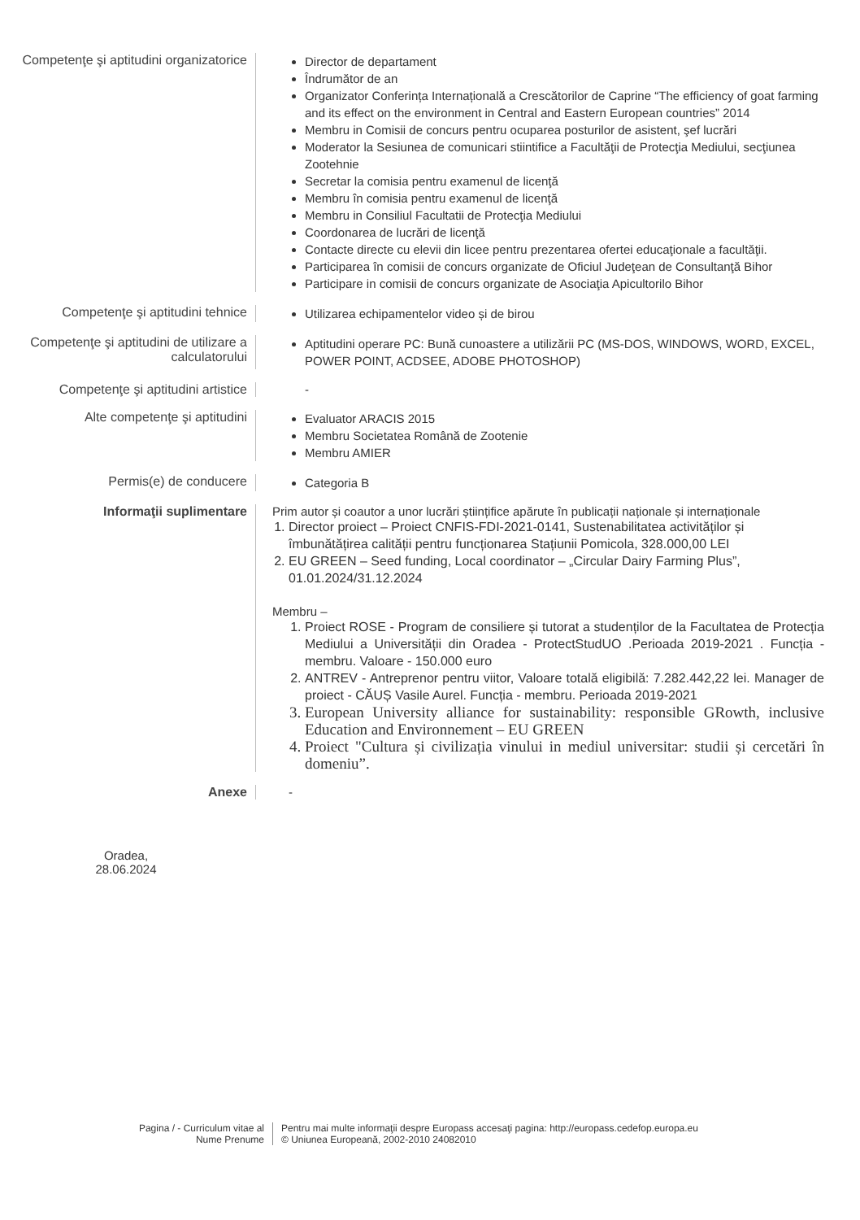Competenţe şi aptitudini organizatorice
Director de departament
Îndrumător de an
Organizator Conferința Internațională a Crescătorilor de Caprine “The efficiency of goat farming and its effect on the environment in Central and Eastern European countries” 2014
Membru in Comisii de concurs pentru ocuparea posturilor de asistent, şef lucrări
Moderator la Sesiunea de comunicari stiintifice a Facultăţii de Protecţia Mediului, secţiunea Zootehnie
Secretar la comisia pentru examenul de licenţă
Membru în comisia pentru examenul de licenţă
Membru in Consiliul Facultatii de Protecţia Mediului
Coordonarea de lucrări de licenţă
Contacte directe cu elevii din licee pentru prezentarea ofertei educaţionale a facultăţii.
Participarea în comisii de concurs organizate de Oficiul Judeţean de Consultanţă Bihor
Participare in comisii de concurs organizate de Asociaţia Apicultorilo Bihor
Competenţe şi aptitudini tehnice
Utilizarea echipamentelor video și de birou
Competenţe şi aptitudini de utilizare a calculatorului
Aptitudini operare PC: Bună cunoastere a utilizării PC (MS-DOS, WINDOWS, WORD, EXCEL, POWER POINT, ACDSEE, ADOBE PHOTOSHOP)
Competenţe şi aptitudini artistice
-
Alte competenţe şi aptitudini
Evaluator ARACIS 2015
Membru Societatea Română de Zootenie
Membru AMIER
Permis(e) de conducere
Categoria B
Informaţii suplimentare Prim autor și coautor a unor lucrări științifice apărute în publicații naționale și internaționale
1. Director proiect – Proiect CNFIS-FDI-2021-0141, Sustenabilitatea activităților și îmbunătățirea calității pentru funcționarea Stațiunii Pomicola, 328.000,00 LEI
2. EU GREEN – Seed funding, Local coordinator – „Circular Dairy Farming Plus”, 01.01.2024/31.12.2024
Membru –
1. Proiect ROSE - Program de consiliere și tutorat a studenților de la Facultatea de Protecția Mediului a Universității din Oradea - ProtectStudUO .Perioada 2019-2021 . Funcția - membru. Valoare - 150.000 euro
2. ANTREV - Antreprenor pentru viitor, Valoare totală eligibilă: 7.282.442,22 lei. Manager de proiect - CĂUȘ Vasile Aurel. Funcția - membru. Perioada 2019-2021
3. European University alliance for sustainability: responsible GRowth, inclusive Education and Environnement – EU GREEN
4. Proiect "Cultura și civilizația vinului in mediul universitar: studii și cercetări în domeniu”.
Anexe -
Oradea,
28.06.2024
Pagina / - Curriculum vitae al
Nume Prenume
Pentru mai multe informaţii despre Europass accesaţi pagina: http://europass.cedefop.europa.eu
© Uniunea Europeană, 2002-2010 24082010